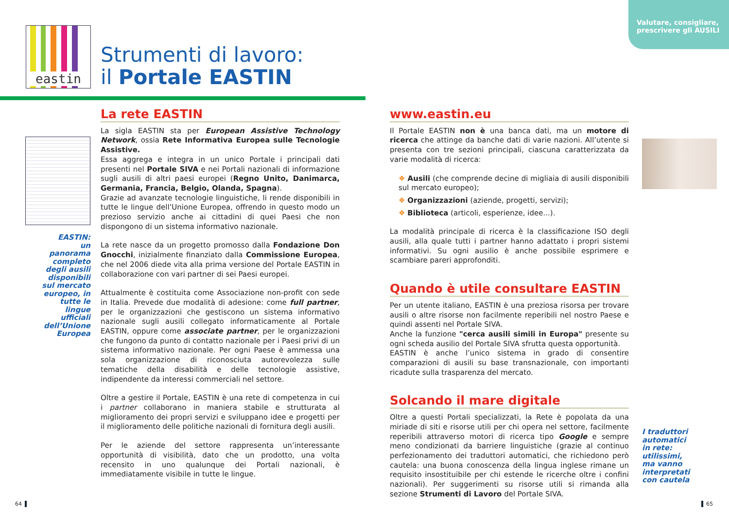Valutare, consigliare,
prescrivere gli AUSILI
eastin
Strumenti di lavoro:
il Portale EASTIN
EASTIN:
un panorama completo degli ausili disponibili sul mercato europeo, in tutte le lingue ufficiali dell’Unione Europea
La rete EASTIN
La sigla EASTIN sta per European Assistive Technology Network, ossia Rete Informativa Europea sulle Tecnologie Assistive.
Essa aggrega e integra in un unico Portale i principali dati presenti nel Portale SIVA e nei Portali nazionali di informazione sugli ausili di altri paesi europei (Regno Unito, Danimarca, Germania, Francia, Belgio, Olanda, Spagna).
Grazie ad avanzate tecnologie linguistiche, li rende disponibili in tutte le lingue dell’Unione Europea, offrendo in questo modo un prezioso servizio anche ai cittadini di quei Paesi che non dispongono di un sistema informativo nazionale.
La rete nasce da un progetto promosso dalla Fondazione Don Gnocchi, inizialmente finanziato dalla Commissione Europea, che nel 2006 diede vita alla prima versione del Portale EASTIN in collaborazione con vari partner di sei Paesi europei.
Attualmente è costituita come Associazione non-profit con sede in Italia. Prevede due modalità di adesione: come full partner, per le organizzazioni che gestiscono un sistema informativo nazionale sugli ausili collegato informaticamente al Portale EASTIN, oppure come associate partner, per le organizzazioni che fungono da punto di contatto nazionale per i Paesi privi di un sistema informativo nazionale. Per ogni Paese è ammessa una sola organizzazione di riconosciuta autorevolezza sulle tematiche della disabilità e delle tecnologie assistive, indipendente da interessi commerciali nel settore.
Oltre a gestire il Portale, EASTIN è una rete di competenza in cui i partner collaborano in maniera stabile e strutturata al miglioramento dei propri servizi e sviluppano idee e progetti per il miglioramento delle politiche nazionali di fornitura degli ausili.
Per le aziende del settore rappresenta un’interessante opportunità di visibilità, dato che un prodotto, una volta recensito in uno qualunque dei Portali nazionali, è immediatamente visibile in tutte le lingue.
www.eastin.eu
Il Portale EASTIN non è una banca dati, ma un motore di ricerca che attinge da banche dati di varie nazioni. All’utente si presenta con tre sezioni principali, ciascuna caratterizzata da varie modalità di ricerca:
❖ Ausili (che comprende decine di migliaia di ausili disponibili sul mercato europeo);
❖ Organizzazioni (aziende, progetti, servizi);
❖ Biblioteca (articoli, esperienze, idee...).
La modalità principale di ricerca è la classificazione ISO degli ausili, alla quale tutti i partner hanno adattato i propri sistemi informativi. Su ogni ausilio è anche possibile esprimere e scambiare pareri approfonditi.
Quando è utile consultare EASTIN
Per un utente italiano, EASTIN è una preziosa risorsa per trovare ausili o altre risorse non facilmente reperibili nel nostro Paese e quindi assenti nel Portale SIVA.
Anche la funzione "cerca ausili simili in Europa" presente su ogni scheda ausilio del Portale SIVA sfrutta questa opportunità.
EASTIN è anche l’unico sistema in grado di consentire comparazioni di ausili su base transnazionale, con importanti ricadute sulla trasparenza del mercato.
Solcando il mare digitale
Oltre a questi Portali specializzati, la Rete è popolata da una miriade di siti e risorse utili per chi opera nel settore, facilmente reperibili attraverso motori di ricerca tipo Google e sempre meno condizionati da barriere linguistiche (grazie al continuo perfezionamento dei traduttori automatici, che richiedono però cautela: una buona conoscenza della lingua inglese rimane un requisito insostituibile per chi estende le ricerche oltre i confini nazionali). Per suggerimenti su risorse utili si rimanda alla sezione Strumenti di Lavoro del Portale SIVA.
I traduttori automatici in rete: utilissimi, ma vanno interpretati con cautela
64 65